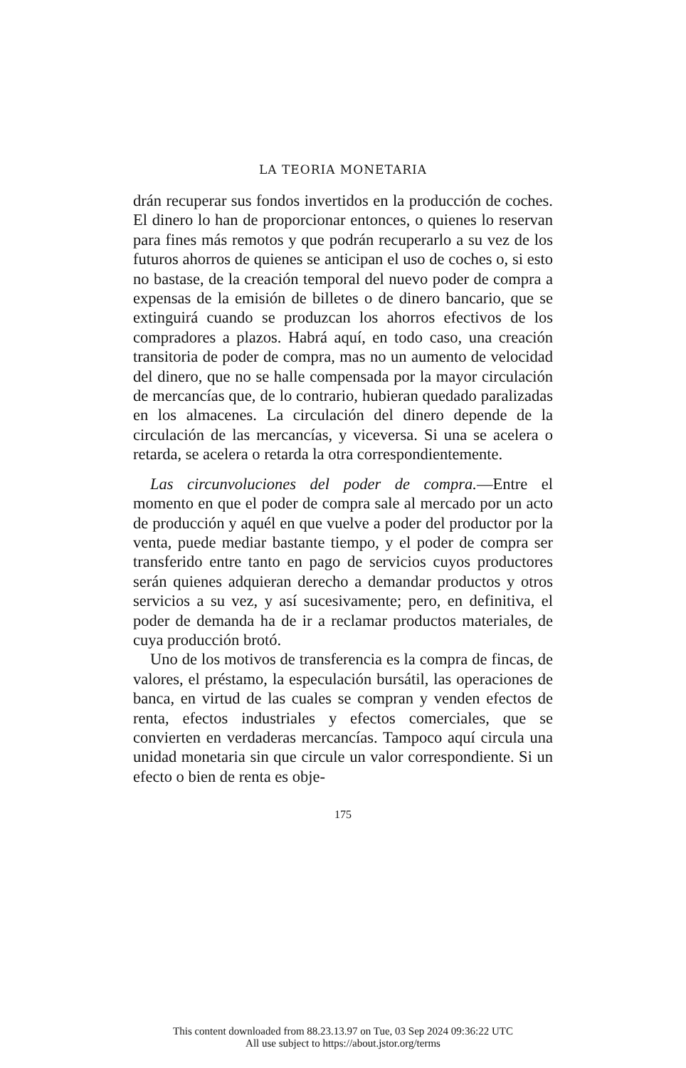LA TEORIA MONETARIA
drán recuperar sus fondos invertidos en la producción de coches. El dinero lo han de proporcionar entonces, o quienes lo reservan para fines más remotos y que podrán recuperarlo a su vez de los futuros ahorros de quienes se anticipan el uso de coches o, si esto no bastase, de la creación temporal del nuevo poder de compra a expensas de la emisión de billetes o de dinero bancario, que se extinguirá cuando se produzcan los ahorros efectivos de los compradores a plazos. Habrá aquí, en todo caso, una creación transitoria de poder de compra, mas no un aumento de velocidad del dinero, que no se halle compensada por la mayor circulación de mercancías que, de lo contrario, hubieran quedado paralizadas en los almacenes. La circulación del dinero depende de la circulación de las mercancías, y viceversa. Si una se acelera o retarda, se acelera o retarda la otra correspondientemente.
Las circunvoluciones del poder de compra.—Entre el momento en que el poder de compra sale al mercado por un acto de producción y aquél en que vuelve a poder del productor por la venta, puede mediar bastante tiempo, y el poder de compra ser transferido entre tanto en pago de servicios cuyos productores serán quienes adquieran derecho a demandar productos y otros servicios a su vez, y así sucesivamente; pero, en definitiva, el poder de demanda ha de ir a reclamar productos materiales, de cuya producción brotó.
Uno de los motivos de transferencia es la compra de fincas, de valores, el préstamo, la especulación bursátil, las operaciones de banca, en virtud de las cuales se compran y venden efectos de renta, efectos industriales y efectos comerciales, que se convierten en verdaderas mercancías. Tampoco aquí circula una unidad monetaria sin que circule un valor correspondiente. Si un efecto o bien de renta es obje-
175
This content downloaded from 88.23.13.97 on Tue, 03 Sep 2024 09:36:22 UTC
All use subject to https://about.jstor.org/terms